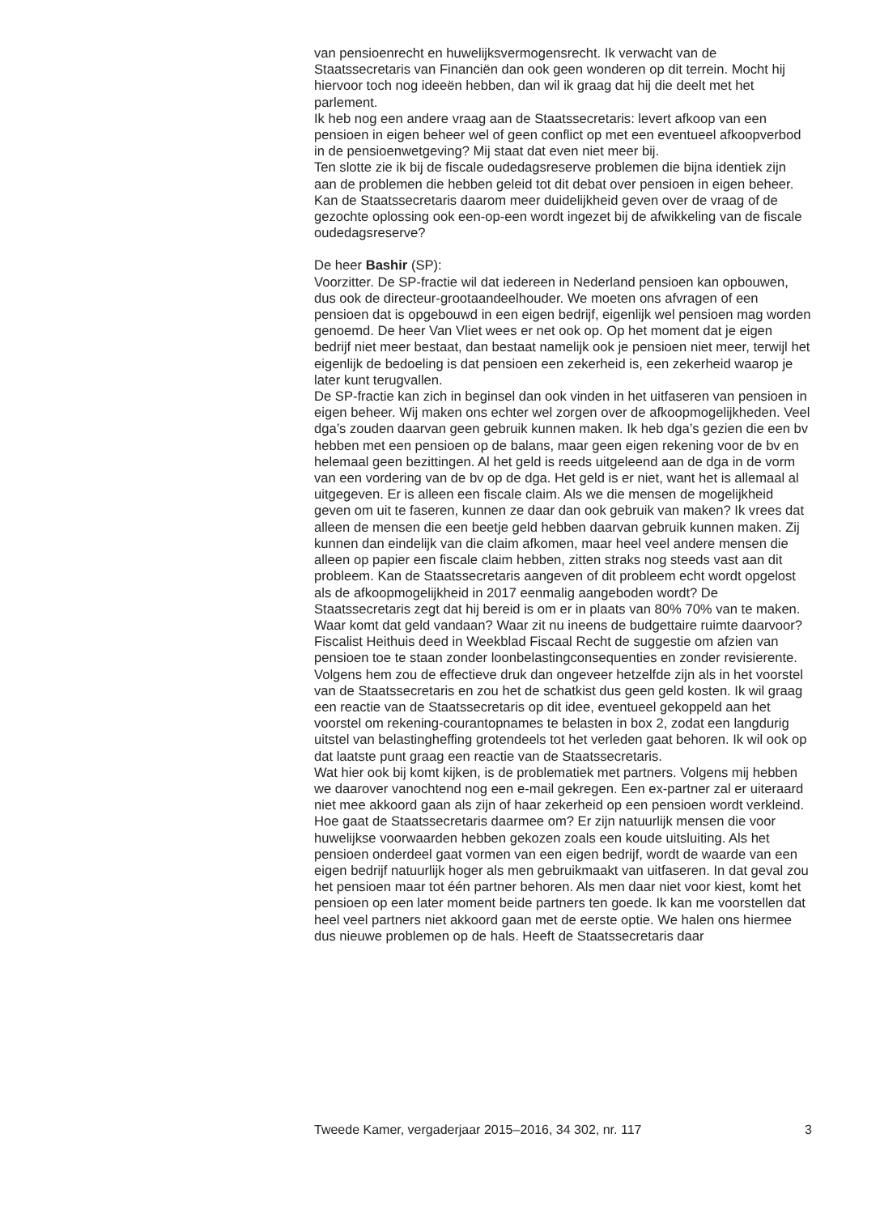van pensioenrecht en huwelijksvermogensrecht. Ik verwacht van de Staatssecretaris van Financiën dan ook geen wonderen op dit terrein. Mocht hij hiervoor toch nog ideeën hebben, dan wil ik graag dat hij die deelt met het parlement.
Ik heb nog een andere vraag aan de Staatssecretaris: levert afkoop van een pensioen in eigen beheer wel of geen conflict op met een eventueel afkoopverbod in de pensioenwetgeving? Mij staat dat even niet meer bij.
Ten slotte zie ik bij de fiscale oudedagsreserve problemen die bijna identiek zijn aan de problemen die hebben geleid tot dit debat over pensioen in eigen beheer. Kan de Staatssecretaris daarom meer duidelijkheid geven over de vraag of de gezochte oplossing ook een-op-een wordt ingezet bij de afwikkeling van de fiscale oudedagsreserve?
De heer Bashir (SP):
Voorzitter. De SP-fractie wil dat iedereen in Nederland pensioen kan opbouwen, dus ook de directeur-grootaandeelhouder. We moeten ons afvragen of een pensioen dat is opgebouwd in een eigen bedrijf, eigenlijk wel pensioen mag worden genoemd. De heer Van Vliet wees er net ook op. Op het moment dat je eigen bedrijf niet meer bestaat, dan bestaat namelijk ook je pensioen niet meer, terwijl het eigenlijk de bedoeling is dat pensioen een zekerheid is, een zekerheid waarop je later kunt terugvallen.
De SP-fractie kan zich in beginsel dan ook vinden in het uitfaseren van pensioen in eigen beheer. Wij maken ons echter wel zorgen over de afkoopmogelijkheden. Veel dga’s zouden daarvan geen gebruik kunnen maken. Ik heb dga’s gezien die een bv hebben met een pensioen op de balans, maar geen eigen rekening voor de bv en helemaal geen bezittingen. Al het geld is reeds uitgeleend aan de dga in de vorm van een vordering van de bv op de dga. Het geld is er niet, want het is allemaal al uitgegeven. Er is alleen een fiscale claim. Als we die mensen de mogelijkheid geven om uit te faseren, kunnen ze daar dan ook gebruik van maken? Ik vrees dat alleen de mensen die een beetje geld hebben daarvan gebruik kunnen maken. Zij kunnen dan eindelijk van die claim afkomen, maar heel veel andere mensen die alleen op papier een fiscale claim hebben, zitten straks nog steeds vast aan dit probleem. Kan de Staatssecretaris aangeven of dit probleem echt wordt opgelost als de afkoopmogelijkheid in 2017 eenmalig aangeboden wordt? De Staatssecretaris zegt dat hij bereid is om er in plaats van 80% 70% van te maken. Waar komt dat geld vandaan? Waar zit nu ineens de budgettaire ruimte daarvoor?
Fiscalist Heithuis deed in Weekblad Fiscaal Recht de suggestie om afzien van pensioen toe te staan zonder loonbelastingconsequenties en zonder revisierente. Volgens hem zou de effectieve druk dan ongeveer hetzelfde zijn als in het voorstel van de Staatssecretaris en zou het de schatkist dus geen geld kosten. Ik wil graag een reactie van de Staatssecretaris op dit idee, eventueel gekoppeld aan het voorstel om rekening-courantopnames te belasten in box 2, zodat een langdurig uitstel van belastingheffing grotendeels tot het verleden gaat behoren. Ik wil ook op dat laatste punt graag een reactie van de Staatssecretaris.
Wat hier ook bij komt kijken, is de problematiek met partners. Volgens mij hebben we daarover vanochtend nog een e-mail gekregen. Een ex-partner zal er uiteraard niet mee akkoord gaan als zijn of haar zekerheid op een pensioen wordt verkleind. Hoe gaat de Staatssecretaris daarmee om? Er zijn natuurlijk mensen die voor huwelijkse voorwaarden hebben gekozen zoals een koude uitsluiting. Als het pensioen onderdeel gaat vormen van een eigen bedrijf, wordt de waarde van een eigen bedrijf natuurlijk hoger als men gebruikmaakt van uitfaseren. In dat geval zou het pensioen maar tot één partner behoren. Als men daar niet voor kiest, komt het pensioen op een later moment beide partners ten goede. Ik kan me voorstellen dat heel veel partners niet akkoord gaan met de eerste optie. We halen ons hiermee dus nieuwe problemen op de hals. Heeft de Staatssecretaris daar
Tweede Kamer, vergaderjaar 2015–2016, 34 302, nr. 117 3